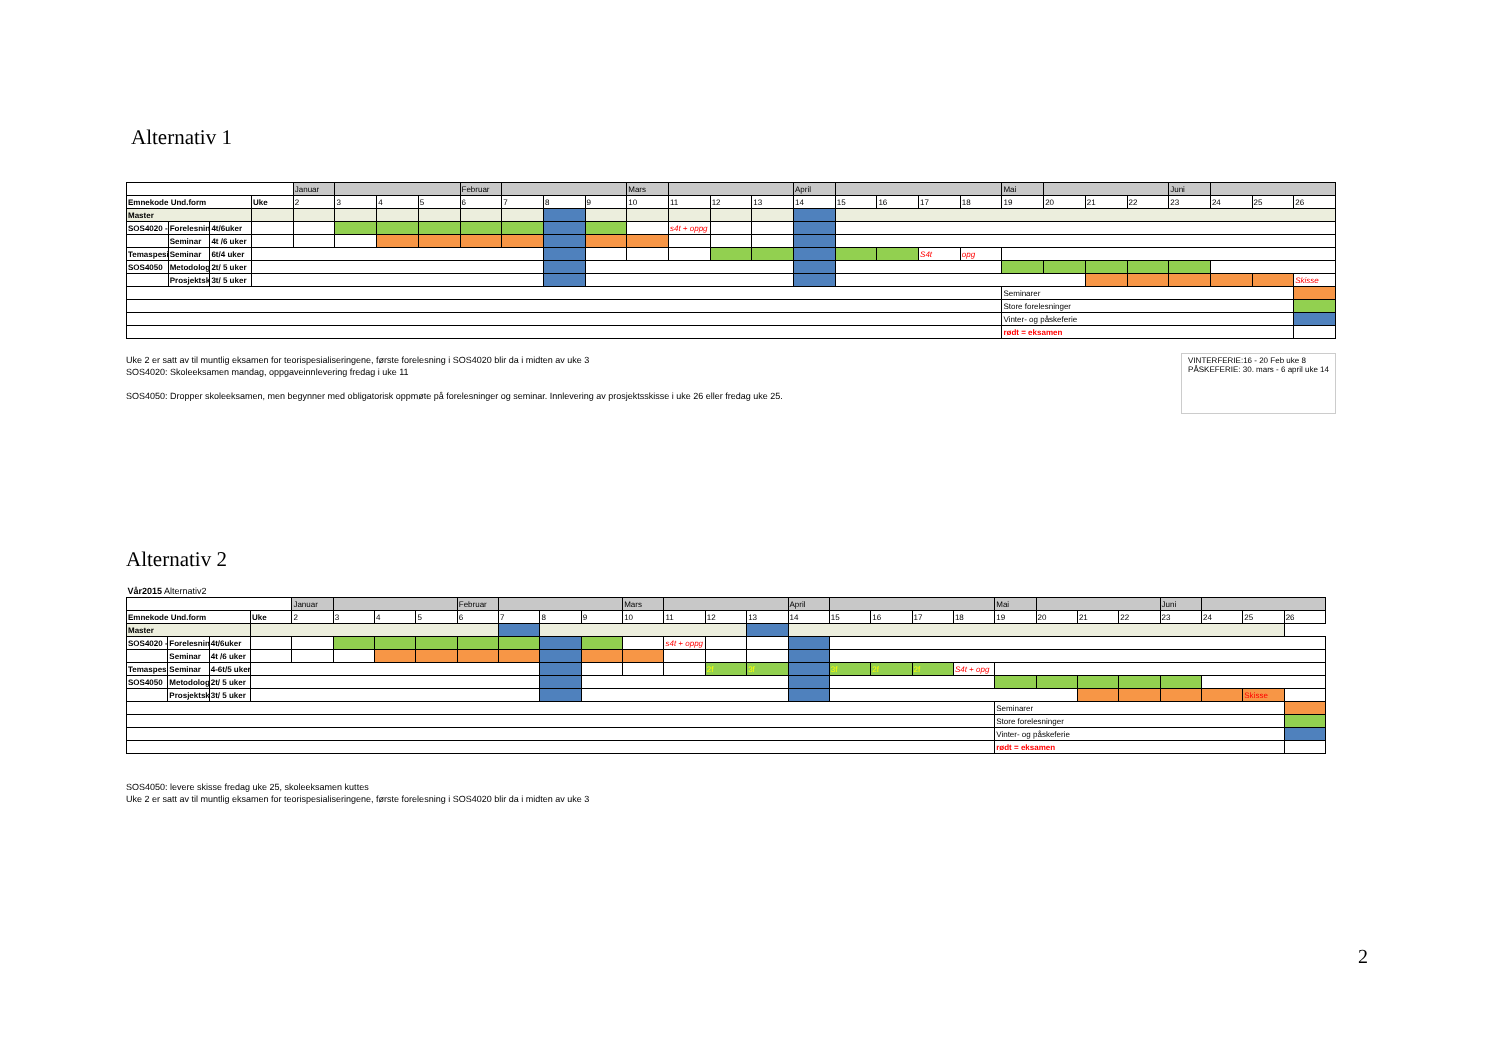Alternativ 1
| | | | | Januar | | | | Februar | | | | Mars | | | | April | | | | | Mai | | | | Juni | | | |
| Emnekode Und.form | | | Uke | 2 | 3 | 4 | 5 | 6 | 7 | 8 | 9 | 10 | 11 | 12 | 13 | 14 | 15 | 16 | 17 | 18 | 19 | 20 | 21 | 22 | 23 | 24 | 25 | 26 |
| Master | | | | | | | | | | | | | | | | | | | | | | | | | | | | |
| SOS4020 - | Forelesnin | 4t/6uker | | | | | | | | | | | s4t + oppg | | | | | | | | | | | | | | | |
| | Seminar | 4t /6 uker | | | | | | | | | | | | | | | | | | | | | | | | | | |
| Temaspesi | Seminar | 6t/4 uker | | | | | | | | | | | | | | | | | S4t | opg | | | | | | | | |
| SOS4050 | Metodologi | 2t/ 5 uker | | | | | | | | | | | | | | | | | | | | | | | | | | |
| | Prosjektsk | 3t/ 5 uker | | | | | | | | | | | | | | | | | | | | | | | | | | Skisse |
| | | | | | | | | | | | | | | | | | | | | | Seminarer | | | | | | | |
| | | | | | | | | | | | | | | | | | | | | | Store forelesninger | | | | | | | |
| | | | | | | | | | | | | | | | | | | | | | Vinter- og påskeferie | | | | | | | |
| | | | | | | | | | | | | | | | | | | | | | rødt = eksamen | | | | | | | |
Uke 2 er satt av til muntlig eksamen for teorispesialiseringene, første forelesning i SOS4020 blir da i midten av uke 3
SOS4020: Skoleeksamen mandag, oppgaveinnlevering fredag i uke 11
SOS4050: Dropper skoleeksamen, men begynner med obligatorisk oppmøte på forelesninger og seminar. Innlevering av prosjektsskisse i uke 26 eller fredag uke 25.
VINTERFERIE:16 - 20 Feb uke 8
PÅSKEFERIE: 30. mars - 6 april uke 14
Alternativ 2
| Vår2015 Alternativ2 | | | | | | | | | | | | | | | | | | | | | | | | | | | | |
| | | | | Januar | | | | Februar | | | | Mars | | | | April | | | | | Mai | | | | Juni | | | |
| Emnekode Und.form | | | Uke | 2 | 3 | 4 | 5 | 6 | 7 | 8 | 9 | 10 | 11 | 12 | 13 | 14 | 15 | 16 | 17 | 18 | 19 | 20 | 21 | 22 | 23 | 24 | 25 | 26 |
| Master | | | | | | | | | | | | | | | | | | | | | | | | | | | | |
| SOS4020 - | Forelesnin | 4t/6uker | | | | | | | | | | | s4t + oppg | | | | | | | | | | | | | | | |
| | Seminar | 4t /6 uker | | | | | | | | | | | | | | | | | | | | | | | | | | |
| Temaspesi | Seminar | 4-6t/5 uker | | | | | | | | | | | | 2f | 3f | | 3f | 2f | 2f | S4t + opg | | | | | | | | |
| SOS4050 | Metodologi | 2t/ 5 uker | | | | | | | | | | | | | | | | | | | | | | | | | | |
| | Prosjektsk | 3t/ 5 uker | | | | | | | | | | | | | | | | | | | | | | | | | Skisse | |
| | | | | | | | | | | | | | | | | | | | | | Seminarer | | | | | | | |
| | | | | | | | | | | | | | | | | | | | | | Store forelesninger | | | | | | | |
| | | | | | | | | | | | | | | | | | | | | | Vinter- og påskeferie | | | | | | | |
| | | | | | | | | | | | | | | | | | | | | | rødt = eksamen | | | | | | | |
SOS4050: levere skisse fredag uke 25, skoleeksamen kuttes
Uke 2 er satt av til muntlig eksamen for teorispesialiseringene, første forelesning i SOS4020 blir da i midten av uke 3
2